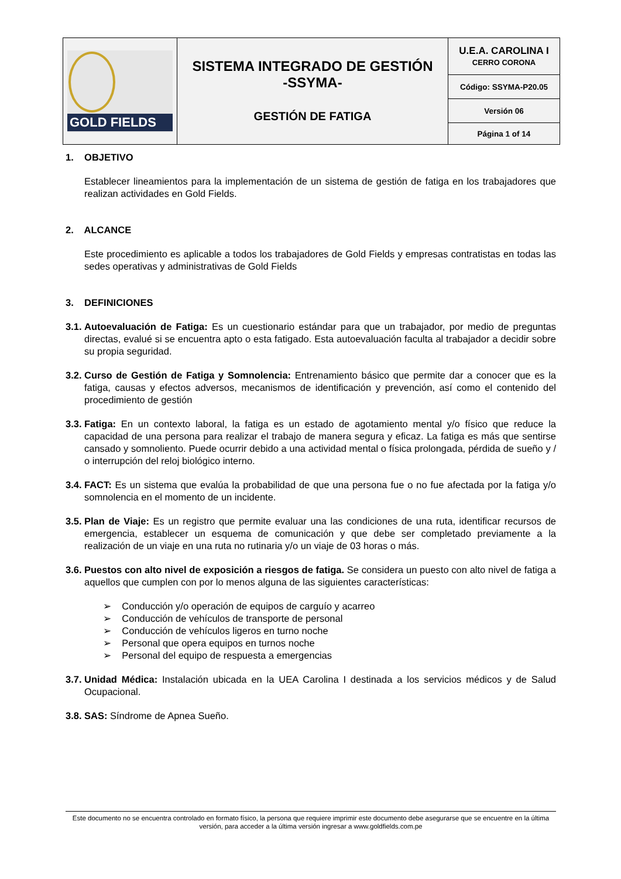| GOLD FIELDS | SISTEMA INTEGRADO DE GESTIÓN -SSYMA- GESTIÓN DE FATIGA | U.E.A. CAROLINA I CERRO CORONA |
| | | Código: SSYMA-P20.05 |
| | | Versión 06 |
| | | Página 1 of 14 |
1. OBJETIVO
Establecer lineamientos para la implementación de un sistema de gestión de fatiga en los trabajadores que realizan actividades en Gold Fields.
2. ALCANCE
Este procedimiento es aplicable a todos los trabajadores de Gold Fields y empresas contratistas en todas las sedes operativas y administrativas de Gold Fields
3. DEFINICIONES
3.1.
Autoevaluación de Fatiga: Es un cuestionario estándar para que un trabajador, por medio de preguntas directas, evalué si se encuentra apto o esta fatigado. Esta autoevaluación faculta al trabajador a decidir sobre su propia seguridad.
3.2.
Curso de Gestión de Fatiga y Somnolencia: Entrenamiento básico que permite dar a conocer que es la fatiga, causas y efectos adversos, mecanismos de identificación y prevención, así como el contenido del procedimiento de gestión
3.3.
Fatiga: En un contexto laboral, la fatiga es un estado de agotamiento mental y/o físico que reduce la capacidad de una persona para realizar el trabajo de manera segura y eficaz. La fatiga es más que sentirse cansado y somnoliento. Puede ocurrir debido a una actividad mental o física prolongada, pérdida de sueño y / o interrupción del reloj biológico interno.
3.4.
FACT: Es un sistema que evalúa la probabilidad de que una persona fue o no fue afectada por la fatiga y/o somnolencia en el momento de un incidente.
3.5.
Plan de Viaje: Es un registro que permite evaluar una las condiciones de una ruta, identificar recursos de emergencia, establecer un esquema de comunicación y que debe ser completado previamente a la realización de un viaje en una ruta no rutinaria y/o un viaje de 03 horas o más.
3.6.
Puestos con alto nivel de exposición a riesgos de fatiga. Se considera un puesto con alto nivel de fatiga a aquellos que cumplen con por lo menos alguna de las siguientes características:
➢ Conducción y/o operación de equipos de carguío y acarreo
➢ Conducción de vehículos de transporte de personal
➢ Conducción de vehículos ligeros en turno noche
➢ Personal que opera equipos en turnos noche
➢ Personal del equipo de respuesta a emergencias
3.7.
Unidad Médica: Instalación ubicada en la UEA Carolina I destinada a los servicios médicos y de Salud Ocupacional.
3.8.
SAS: Síndrome de Apnea Sueño.
Este documento no se encuentra controlado en formato físico, la persona que requiere imprimir este documento debe asegurarse que se encuentre en la última versión, para acceder a la última versión ingresar a www.goldfields.com.pe